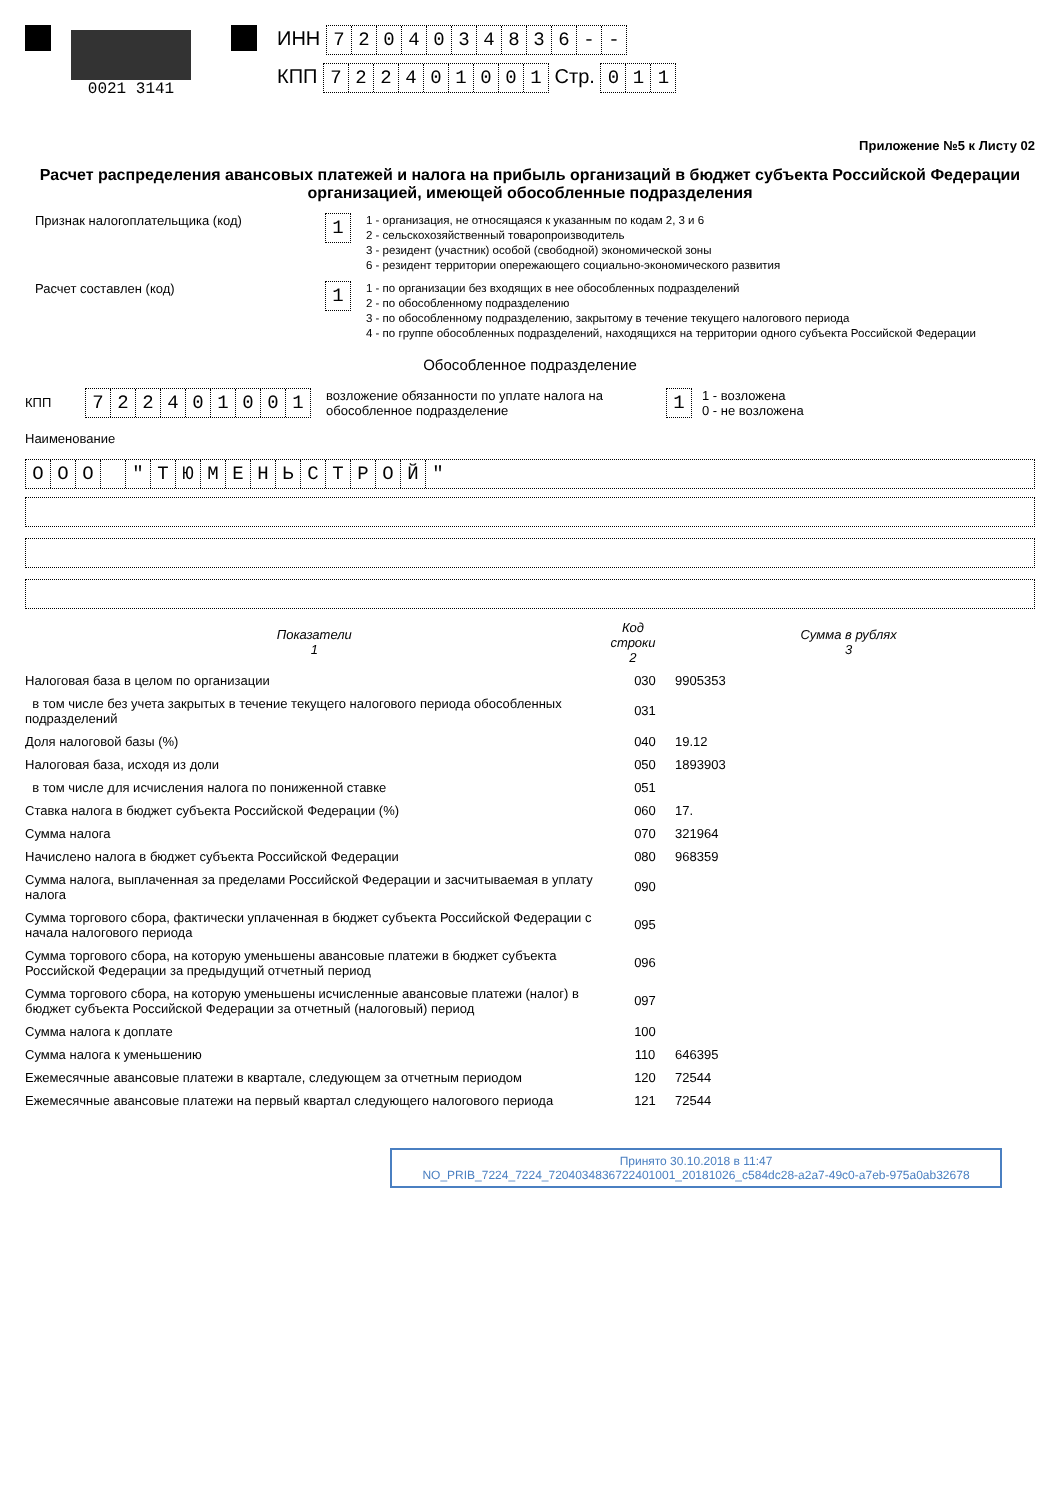0021 3141
ИНН 7204034836 - -
КПП 722401001 Стр. 011
Приложение №5 к Листу 02
Расчет распределения авансовых платежей и налога на прибыль организаций в бюджет субъекта Российской Федерации организацией, имеющей обособленные подразделения
Признак налогоплательщика (код)
1
1 - организация, не относящаяся к указанным по кодам 2, 3 и 6
2 - сельскохозяйственный товаропроизводитель
3 - резидент (участник) особой (свободной) экономической зоны
6 - резидент территории опережающего социально-экономического развития
Расчет составлен (код)
1
1 - по организации без входящих в нее обособленных подразделений
2 - по обособленному подразделению
3 - по обособленному подразделению, закрытому в течение текущего налогового периода
4 - по группе обособленных подразделений, находящихся на территории одного субъекта Российской Федерации
Обособленное подразделение
КПП
722401001
возложение обязанности по уплате налога на обособленное подразделение
1
1 - возложена
0 - не возложена
Наименование
ООО " ТЮМЕНЬСТРОЙ "
Показатели
1
Код строки
2
Сумма в рублях
3
Налоговая база в целом по организации 030 9905353
в том числе без учета закрытых в течение текущего налогового периода обособленных подразделений
031
Доля налоговой базы (%) 040 19.12
Налоговая база, исходя из доли 050 1893903
в том числе для исчисления налога по пониженной ставке 051
Ставка налога в бюджет субъекта Российской Федерации (%) 060 17.
Сумма налога 070 321964
Начислено налога в бюджет субъекта Российской Федерации 080 968359
Сумма налога, выплаченная за пределами Российской Федерации и засчитываемая в уплату налога
090
Сумма торгового сбора, фактически уплаченная в бюджет субъекта Российской Федерации с начала налогового периода
095
Сумма торгового сбора, на которую уменьшены авансовые платежи в бюджет субъекта Российской Федерации за предыдущий отчетный период
096
Сумма торгового сбора, на которую уменьшены исчисленные авансовые платежи (налог) в бюджет субъекта Российской Федерации за отчетный (налоговый) период
097
Сумма налога к доплате 100
Сумма налога к уменьшению 110 646395
Ежемесячные авансовые платежи в квартале, следующем за отчетным периодом 120 72544
Ежемесячные авансовые платежи на первый квартал следующего налогового периода
121 72544
Принято 30.10.2018 в 11:47
NO_PRIB_7224_7224_7204034836722401001_20181026_c584dc28-a2a7-49c0-a7eb-975a0ab32678